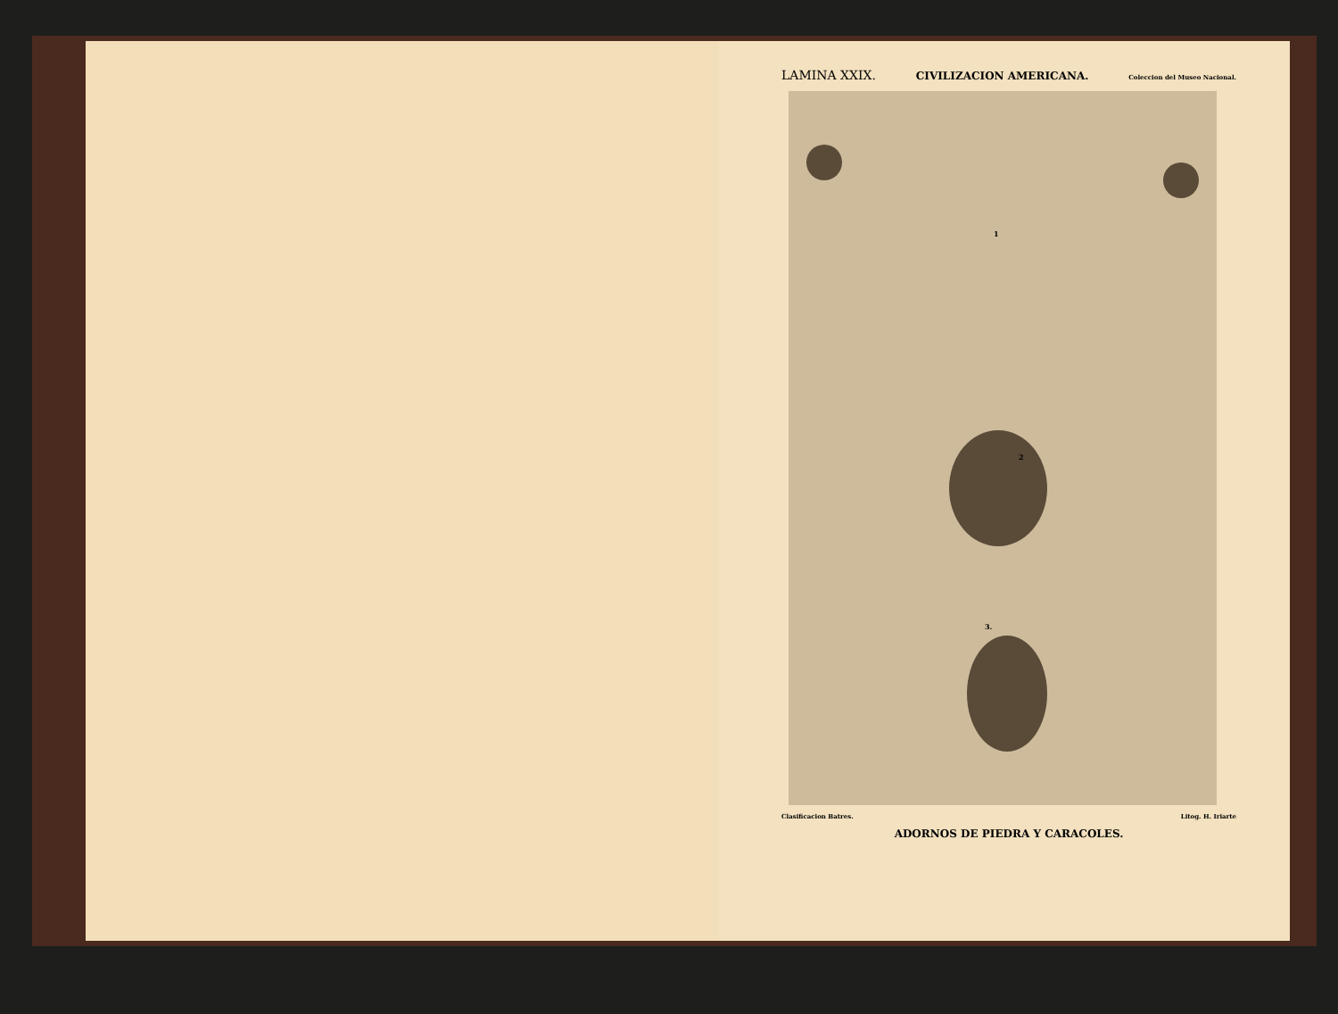LAMINA XXIX. CIVILIZACION AMERICANA. Coleccion del Museo Nacional.
1
2
3.
Clasificacion Batres. Litog. H. Iriarte
ADORNOS DE PIEDRA Y CARACOLES.